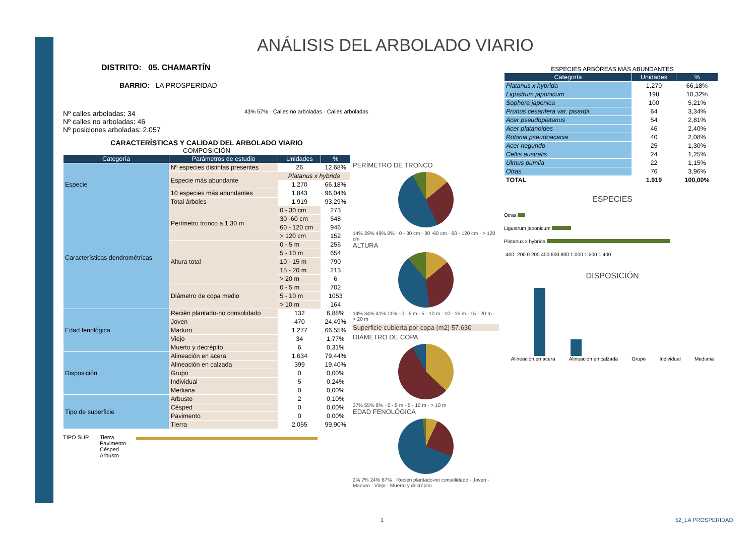ANÁLISIS DEL ARBOLADO VIARIO
DISTRITO: 05. CHAMARTÍN
BARRIO: LA PROSPERIDAD
Nº calles arboladas: 34
Nº calles no arboladas: 46
Nº posiciones arboladas: 2.057
43% 57% · Calles no arboladas · Calles arboladas
CARACTERÍSTICAS Y CALIDAD DEL ARBOLADO VIARIO
-COMPOSICIÓN-
| Categoría | Parámetros de estudio | Unidades | % |
| --- | --- | --- | --- |
| Especie | Nº especies distintas presentes | 26 | 12,68% |
| | Especie más abundante | Platanus x hybrida | |
| | | 1.270 | 66,18% |
| | 10 especies más abundantes | 1.843 | 96,04% |
| | Total árboles | 1.919 | 93,29% |
| Características dendrométricas | Perímetro tronco a 1,30 m | 0 - 30 cm | 273 |
| | | 30 -60 cm | 548 |
| | | 60 - 120 cm | 946 |
| | | > 120 cm | 152 |
| | Altura total | 0 - 5 m | 256 |
| | | 5 - 10 m | 654 |
| | | 10 - 15 m | 790 |
| | | 15 - 20 m | 213 |
| | | > 20 m | 6 |
| | Diámetro de copa medio | 0 - 5 m | 702 |
| | | 5 - 10 m | 1053 |
| | | > 10 m | 164 |
| Edad fenológica | Recién plantado-no consolidado | 132 | 6,88% |
| | Joven | 470 | 24,49% |
| | Maduro | 1.277 | 66,55% |
| | Viejo | 34 | 1,77% |
| | Muerto y decrépito | 6 | 0,31% |
| Disposición | Alineación en acera | 1.634 | 79,44% |
| | Alineación en calzada | 399 | 19,40% |
| | Grupo | 0 | 0,00% |
| | Individual | 5 | 0,24% |
| | Mediana | 0 | 0,00% |
| Tipo de superficie | Arbusto | 2 | 0,10% |
| | Césped | 0 | 0,00% |
| | Pavimento | 0 | 0,00% |
| | Tierra | 2.055 | 99,90% |
TIPO SUP. Tierra
Pavimento
Césped
Arbusto
PERÍMETRO DE TRONCO
14% 29% 49% 8% · 0 - 30 cm · 30 -60 cm · 60 - 120 cm · > 120 cm
ALTURA
14% 34% 41% 11% · 0 - 5 m · 5 - 10 m · 10 - 15 m · 15 - 20 m · > 20 m
Superficie cubierta por copa (m2) 57.630
DIÁMETRO DE COPA
37% 55% 8% · 0 - 5 m · 5 - 10 m · > 10 m
EDAD FENOLÓGICA
2% 7% 24% 67% · Recién plantado-no consolidado · Joven · Maduro · Viejo · Muerto y decrépito
ESPECIES ARBÓREAS MÁS ABUNDANTES
| Categoría | Unidades | % |
| --- | --- | --- |
| Platanus x hybrida | 1.270 | 66,18% |
| Ligustrum japonicum | 198 | 10,32% |
| Sophora japonica | 100 | 5,21% |
| Prunus cesarifera var. pisardii | 64 | 3,34% |
| Acer pseudoplatanus | 54 | 2,81% |
| Acer platanoides | 46 | 2,40% |
| Robinia pseudoacacia | 40 | 2,08% |
| Acer negundo | 25 | 1,30% |
| Celtis australis | 24 | 1,25% |
| Ulmus pumila | 22 | 1,15% |
| Otras | 76 | 3,96% |
| TOTAL | 1.919 | 100,00% |
ESPECIES
Otras
Ligustrum japonicum
Platanus x hybrida
-400 -200 0 200 400 600 800 1.000 1.200 1.400
DISPOSICIÓN
Alineación en acera Alineación en calzada Grupo Individual Mediana
1 52_LA PROSPERIDAD